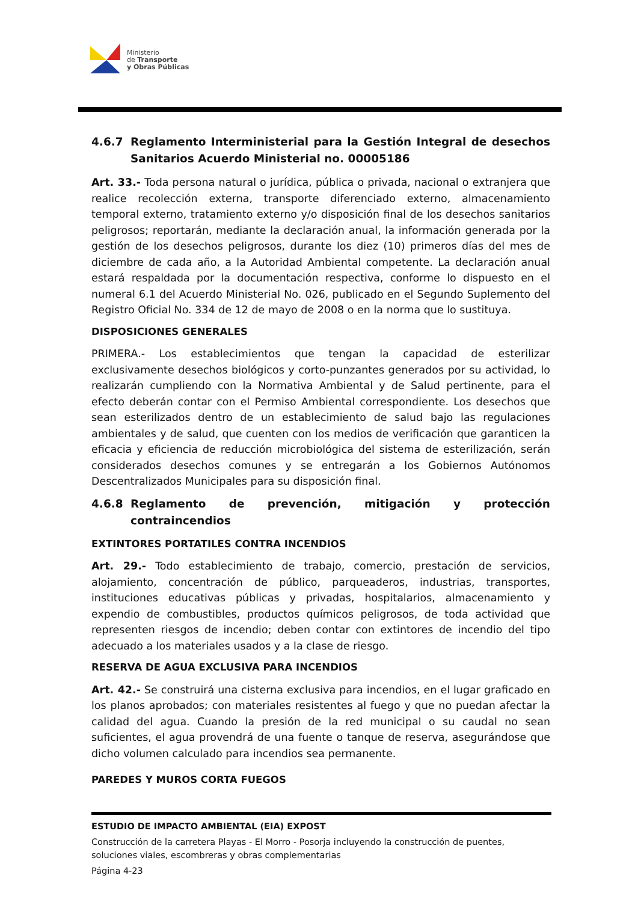Ministerio
de Transporte
y Obras Públicas
4.6.7 Reglamento Interministerial para la Gestión Integral de desechos Sanitarios Acuerdo Ministerial no. 00005186
Art. 33.- Toda persona natural o jurídica, pública o privada, nacional o extranjera que realice recolección externa, transporte diferenciado externo, almacenamiento temporal externo, tratamiento externo y/o disposición final de los desechos sanitarios peligrosos; reportarán, mediante la declaración anual, la información generada por la gestión de los desechos peligrosos, durante los diez (10) primeros días del mes de diciembre de cada año, a la Autoridad Ambiental competente. La declaración anual estará respaldada por la documentación respectiva, conforme lo dispuesto en el numeral 6.1 del Acuerdo Ministerial No. 026, publicado en el Segundo Suplemento del Registro Oficial No. 334 de 12 de mayo de 2008 o en la norma que lo sustituya.
DISPOSICIONES GENERALES
PRIMERA.- Los establecimientos que tengan la capacidad de esterilizar exclusivamente desechos biológicos y corto-punzantes generados por su actividad, lo realizarán cumpliendo con la Normativa Ambiental y de Salud pertinente, para el efecto deberán contar con el Permiso Ambiental correspondiente. Los desechos que sean esterilizados dentro de un establecimiento de salud bajo las regulaciones ambientales y de salud, que cuenten con los medios de verificación que garanticen la eficacia y eficiencia de reducción microbiológica del sistema de esterilización, serán considerados desechos comunes y se entregarán a los Gobiernos Autónomos Descentralizados Municipales para su disposición final.
4.6.8 Reglamento de prevención, mitigación y protección contraincendios
EXTINTORES PORTATILES CONTRA INCENDIOS
Art. 29.- Todo establecimiento de trabajo, comercio, prestación de servicios, alojamiento, concentración de público, parqueaderos, industrias, transportes, instituciones educativas públicas y privadas, hospitalarios, almacenamiento y expendio de combustibles, productos químicos peligrosos, de toda actividad que representen riesgos de incendio; deben contar con extintores de incendio del tipo adecuado a los materiales usados y a la clase de riesgo.
RESERVA DE AGUA EXCLUSIVA PARA INCENDIOS
Art. 42.- Se construirá una cisterna exclusiva para incendios, en el lugar graficado en los planos aprobados; con materiales resistentes al fuego y que no puedan afectar la calidad del agua. Cuando la presión de la red municipal o su caudal no sean suficientes, el agua provendrá de una fuente o tanque de reserva, asegurándose que dicho volumen calculado para incendios sea permanente.
PAREDES Y MUROS CORTA FUEGOS
ESTUDIO DE IMPACTO AMBIENTAL (EIA) EXPOST
Construcción de la carretera Playas - El Morro - Posorja incluyendo la construcción de puentes, soluciones viales, escombreras y obras complementarias
Página 4-23